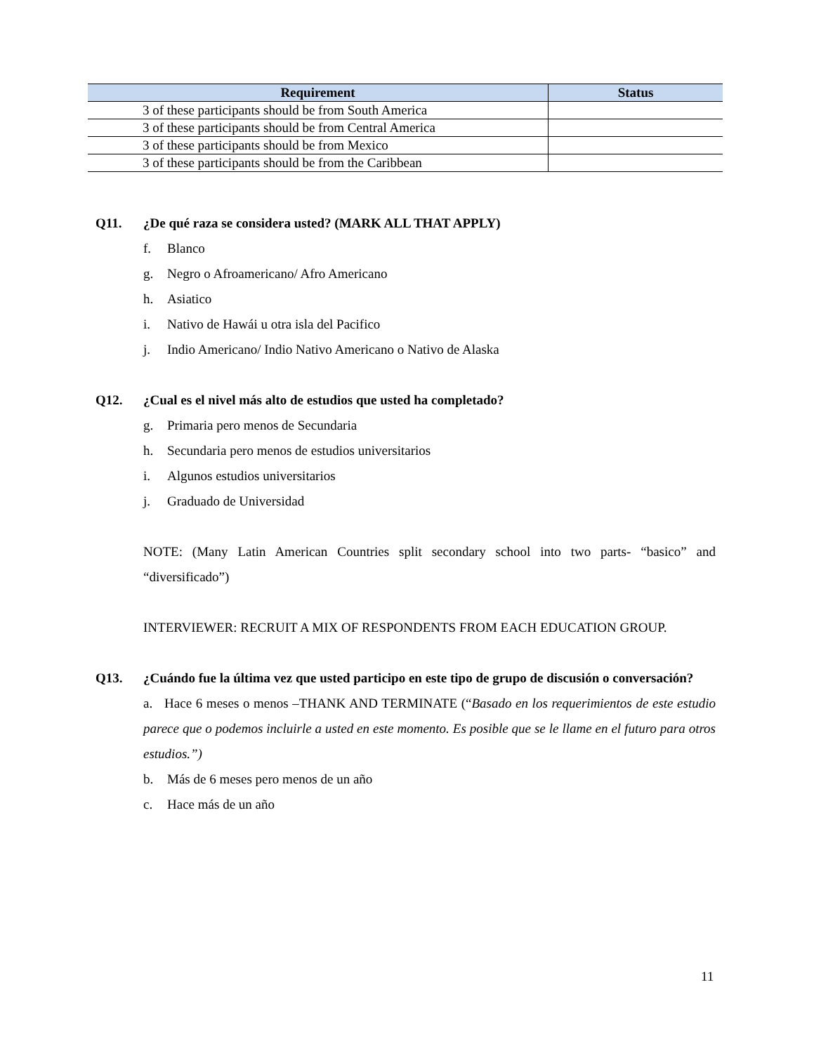| Requirement | Status |
| --- | --- |
| 3 of these participants should be from South America | |
| 3 of these participants should be from Central America | |
| 3 of these participants should be from Mexico | |
| 3 of these participants should be from the Caribbean | |
Q11. ¿De qué raza se considera usted? (MARK ALL THAT APPLY)
f. Blanco
g. Negro o Afroamericano/ Afro Americano
h. Asiatico
i. Nativo de Hawái u otra isla del Pacifico
j. Indio Americano/ Indio Nativo Americano o Nativo de Alaska
Q12. ¿Cual es el nivel más alto de estudios que usted ha completado?
g. Primaria pero menos de Secundaria
h. Secundaria pero menos de estudios universitarios
i. Algunos estudios universitarios
j. Graduado de Universidad
NOTE: (Many Latin American Countries split secondary school into two parts- “basico” and “diversificado”)
INTERVIEWER: RECRUIT A MIX OF RESPONDENTS FROM EACH EDUCATION GROUP.
Q13. ¿Cuándo fue la última vez que usted participo en este tipo de grupo de discusión o conversación?
a. Hace 6 meses o menos –THANK AND TERMINATE (“Basado en los requerimientos de este estudio parece que o podemos incluirle a usted en este momento. Es posible que se le llame en el futuro para otros estudios.”)
b. Más de 6 meses pero menos de un año
c. Hace más de un año
11